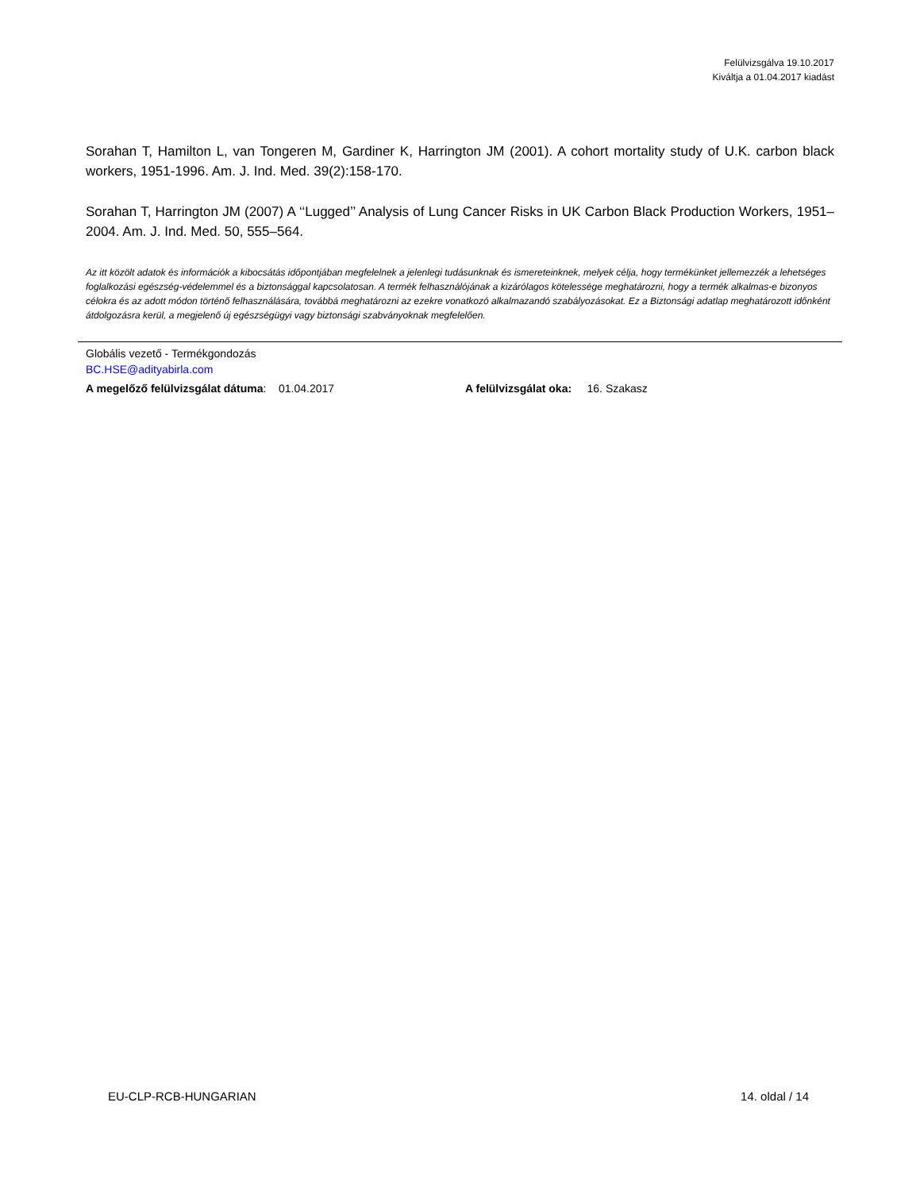Felülvizsgálva 19.10.2017
Kiváltja a 01.04.2017 kiadást
Sorahan T, Hamilton L, van Tongeren M, Gardiner K, Harrington JM (2001). A cohort mortality study of U.K. carbon black workers, 1951-1996. Am. J. Ind. Med. 39(2):158-170.
Sorahan T, Harrington JM (2007) A ‘‘Lugged’’ Analysis of Lung Cancer Risks in UK Carbon Black Production Workers, 1951–2004. Am. J. Ind. Med. 50, 555–564.
Az itt közölt adatok és információk a kibocsátás időpontjában megfelelnek a jelenlegi tudásunknak és ismereteinknek, melyek célja, hogy termékünket jellemezzék a lehetséges foglalkozási egészség-védelemmel és a biztonsággal kapcsolatosan. A termék felhasználójának a kizárólagos kötelessége meghatározni, hogy a termék alkalmas-e bizonyos célokra és az adott módon történő felhasználására, továbbá meghatározni az ezekre vonatkozó alkalmazandó szabályozásokat. Ez a Biztonsági adatlap meghatározott időnként átdolgozásra kerül, a megjelenő új egészségügyi vagy biztonsági szabványoknak megfelelően.
Globális vezető - Termékgondozás
BC.HSE@adityabirla.com
A megelőző felülvizsgálat dátuma: 01.04.2017 A felülvizsgálat oka: 16. Szakasz
EU-CLP-RCB-HUNGARIAN 14. oldal / 14